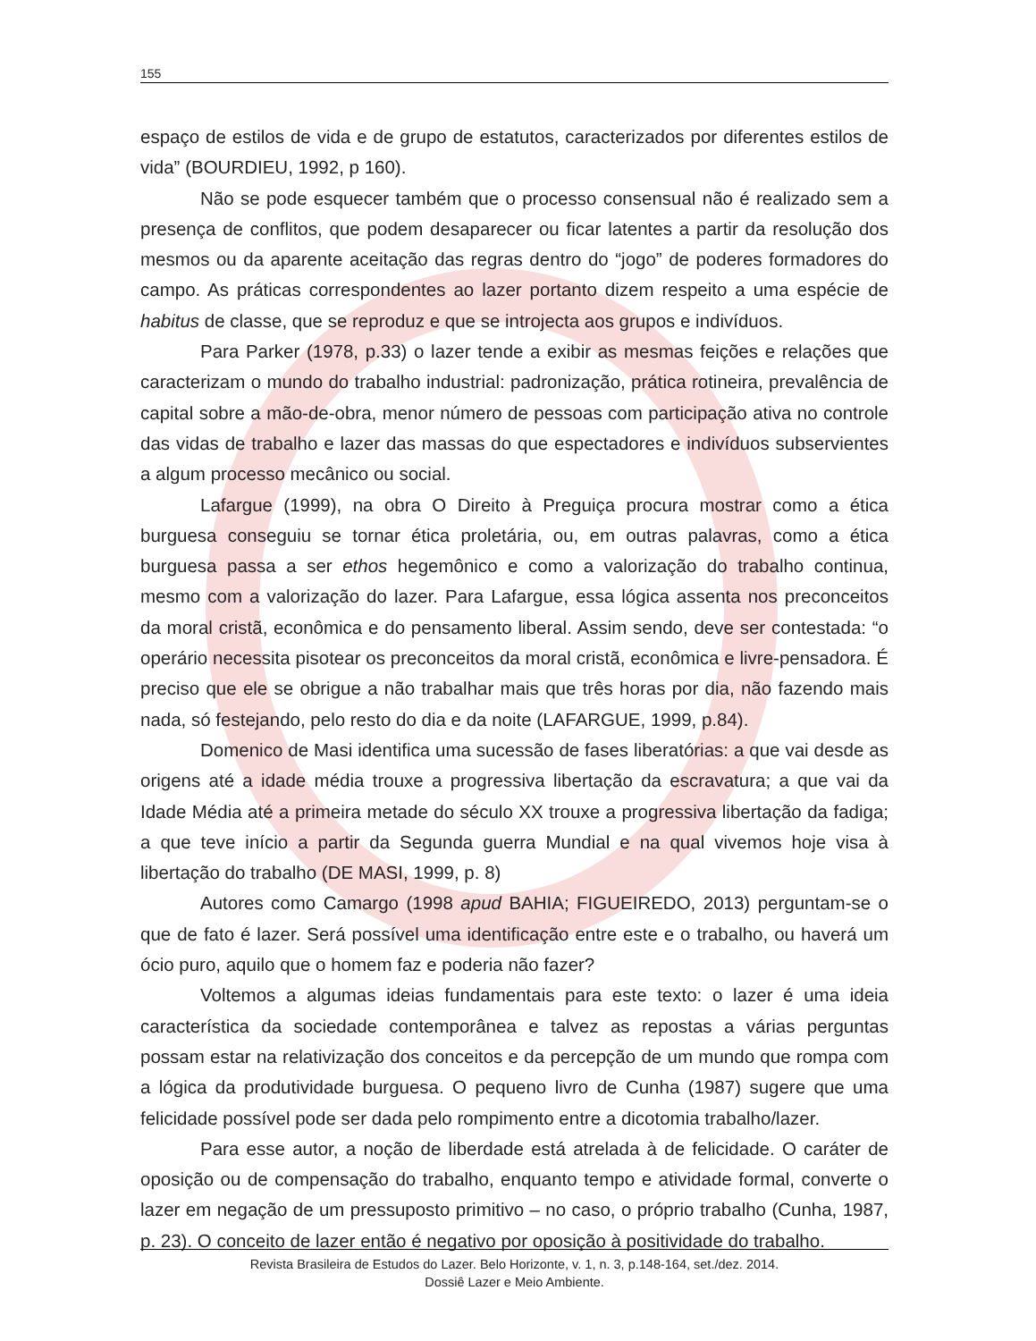155
espaço de estilos de vida e de grupo de estatutos, caracterizados por diferentes estilos de vida” (BOURDIEU, 1992, p 160).
Não se pode esquecer também que o processo consensual não é realizado sem a presença de conflitos, que podem desaparecer ou ficar latentes a partir da resolução dos mesmos ou da aparente aceitação das regras dentro do “jogo” de poderes formadores do campo. As práticas correspondentes ao lazer portanto dizem respeito a uma espécie de habitus de classe, que se reproduz e que se introjecta aos grupos e indivíduos.
Para Parker (1978, p.33) o lazer tende a exibir as mesmas feições e relações que caracterizam o mundo do trabalho industrial: padronização, prática rotineira, prevalência de capital sobre a mão-de-obra, menor número de pessoas com participação ativa no controle das vidas de trabalho e lazer das massas do que espectadores e indivíduos subservientes a algum processo mecânico ou social.
Lafargue (1999), na obra O Direito à Preguiça procura mostrar como a ética burguesa conseguiu se tornar ética proletária, ou, em outras palavras, como a ética burguesa passa a ser ethos hegemônico e como a valorização do trabalho continua, mesmo com a valorização do lazer. Para Lafargue, essa lógica assenta nos preconceitos da moral cristã, econômica e do pensamento liberal. Assim sendo, deve ser contestada: “o operário necessita pisotear os preconceitos da moral cristã, econômica e livre-pensadora. É preciso que ele se obrigue a não trabalhar mais que três horas por dia, não fazendo mais nada, só festejando, pelo resto do dia e da noite (LAFARGUE, 1999, p.84).
Domenico de Masi identifica uma sucessão de fases liberatórias: a que vai desde as origens até a idade média trouxe a progressiva libertação da escravatura; a que vai da Idade Média até a primeira metade do século XX trouxe a progressiva libertação da fadiga; a que teve início a partir da Segunda guerra Mundial e na qual vivemos hoje visa à libertação do trabalho (DE MASI, 1999, p. 8)
Autores como Camargo (1998 apud BAHIA; FIGUEIREDO, 2013) perguntam-se o que de fato é lazer. Será possível uma identificação entre este e o trabalho, ou haverá um ócio puro, aquilo que o homem faz e poderia não fazer?
Voltemos a algumas ideias fundamentais para este texto: o lazer é uma ideia característica da sociedade contemporânea e talvez as repostas a várias perguntas possam estar na relativização dos conceitos e da percepção de um mundo que rompa com a lógica da produtividade burguesa. O pequeno livro de Cunha (1987) sugere que uma felicidade possível pode ser dada pelo rompimento entre a dicotomia trabalho/lazer.
Para esse autor, a noção de liberdade está atrelada à de felicidade. O caráter de oposição ou de compensação do trabalho, enquanto tempo e atividade formal, converte o lazer em negação de um pressuposto primitivo – no caso, o próprio trabalho (Cunha, 1987, p. 23). O conceito de lazer então é negativo por oposição à positividade do trabalho.
Revista Brasileira de Estudos do Lazer. Belo Horizonte, v. 1, n. 3, p.148-164, set./dez. 2014.
Dossiê Lazer e Meio Ambiente.